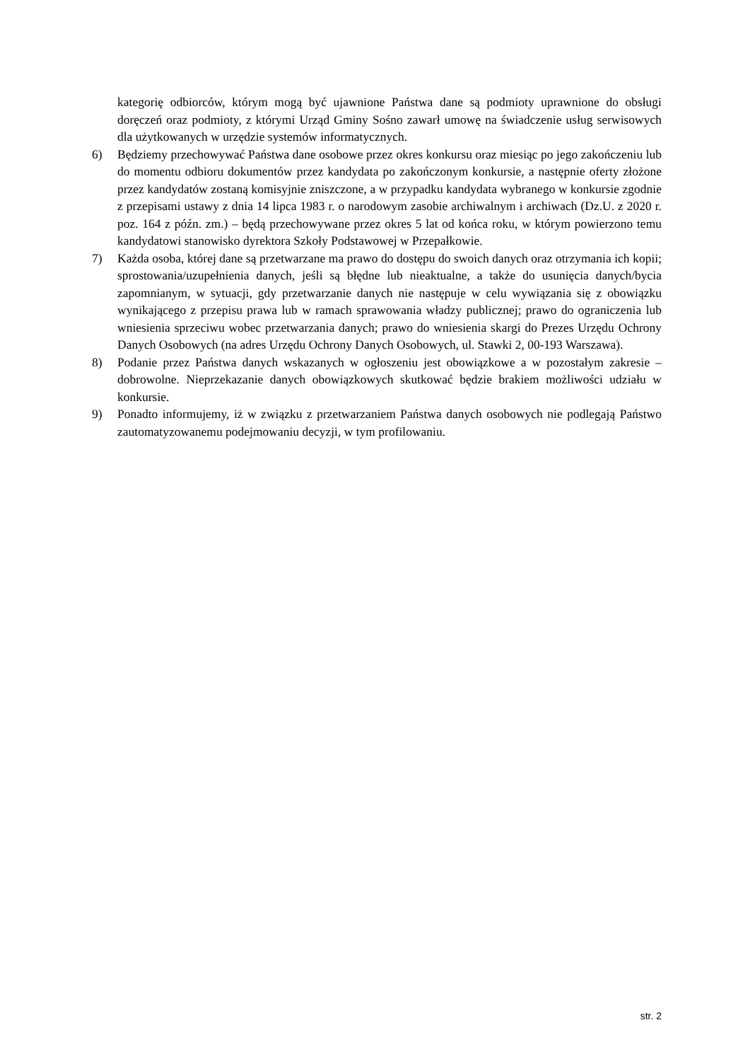kategorię odbiorców, którym mogą być ujawnione Państwa dane są podmioty uprawnione do obsługi doręczeń oraz podmioty, z którymi Urząd Gminy Sośno zawarł umowę na świadczenie usług serwisowych dla użytkowanych w urzędzie systemów informatycznych.
6) Będziemy przechowywać Państwa dane osobowe przez okres konkursu oraz miesiąc po jego zakończeniu lub do momentu odbioru dokumentów przez kandydata po zakończonym konkursie, a następnie oferty złożone przez kandydatów zostaną komisyjnie zniszczone, a w przypadku kandydata wybranego w konkursie zgodnie z przepisami ustawy z dnia 14 lipca 1983 r. o narodowym zasobie archiwalnym i archiwach (Dz.U. z 2020 r. poz. 164 z późn. zm.) – będą przechowywane przez okres 5 lat od końca roku, w którym powierzono temu kandydatowi stanowisko dyrektora Szkoły Podstawowej w Przepałkowie.
7) Każda osoba, której dane są przetwarzane ma prawo do dostępu do swoich danych oraz otrzymania ich kopii; sprostowania/uzupełnienia danych, jeśli są błędne lub nieaktualne, a także do usunięcia danych/bycia zapomnianym, w sytuacji, gdy przetwarzanie danych nie następuje w celu wywiązania się z obowiązku wynikającego z przepisu prawa lub w ramach sprawowania władzy publicznej; prawo do ograniczenia lub wniesienia sprzeciwu wobec przetwarzania danych; prawo do wniesienia skargi do Prezes Urzędu Ochrony Danych Osobowych (na adres Urzędu Ochrony Danych Osobowych, ul. Stawki 2, 00-193 Warszawa).
8) Podanie przez Państwa danych wskazanych w ogłoszeniu jest obowiązkowe a w pozostałym zakresie – dobrowolne. Nieprzekazanie danych obowiązkowych skutkować będzie brakiem możliwości udziału w konkursie.
9) Ponadto informujemy, iż w związku z przetwarzaniem Państwa danych osobowych nie podlegają Państwo zautomatyzowanemu podejmowaniu decyzji, w tym profilowaniu.
str. 2